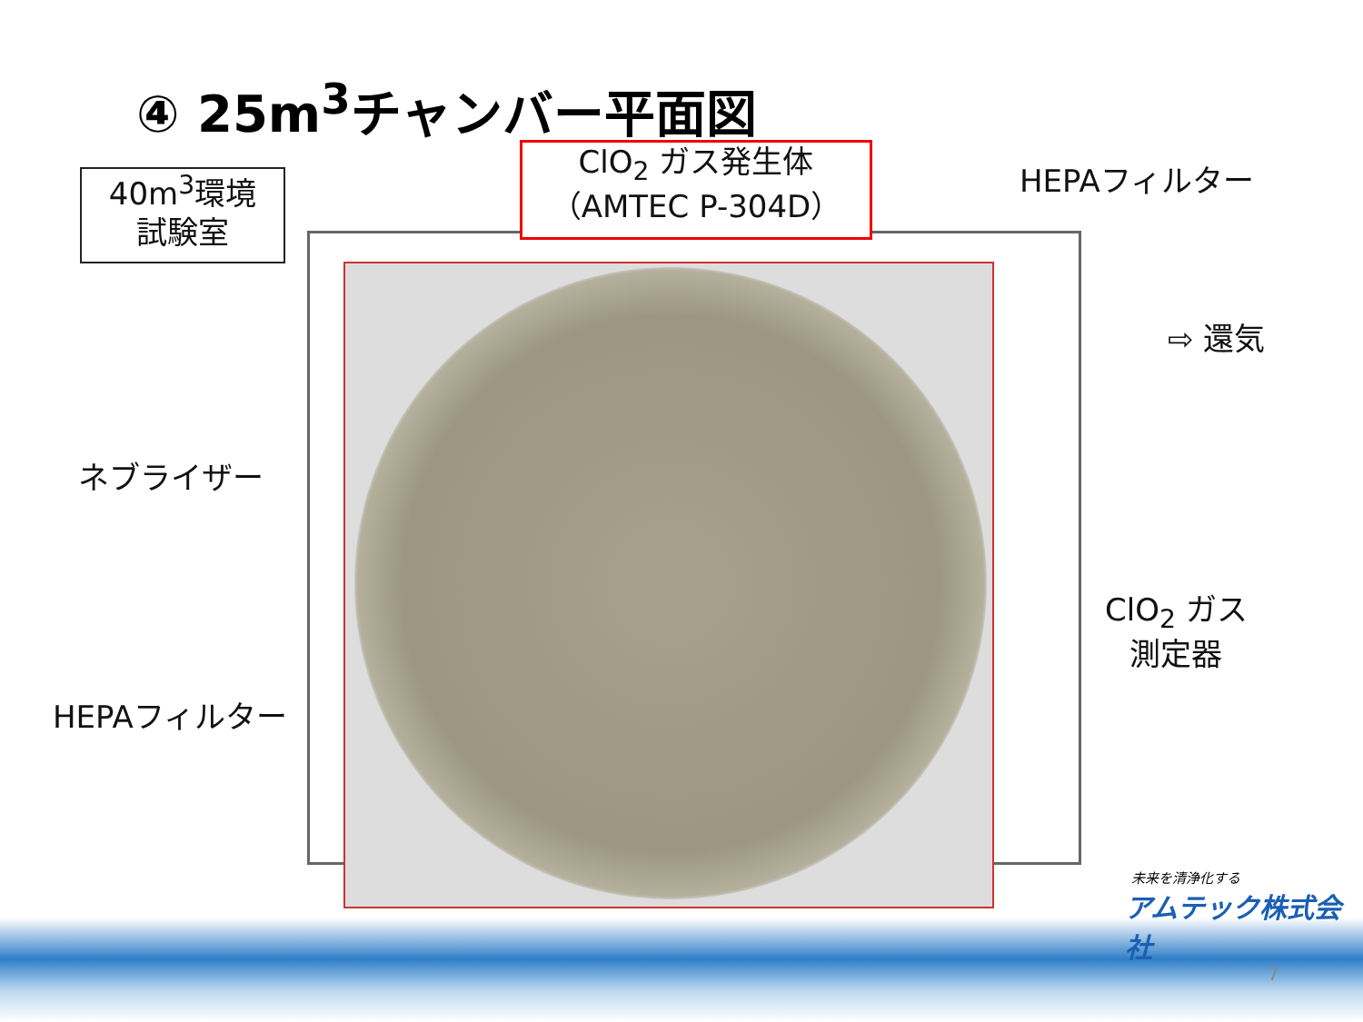④ 25m<sup>3</sup>チャンバー平面図
40m<sup>3</sup>環境
試験室
ClO<sub>2</sub> ガス発生体
（AMTEC P-304D）
HEPAフィルター
⇨ 還気
ネブライザー
ClO<sub>2</sub> ガス
測定器
HEPAフィルター
未来を清浄化する
アムテック株式会社
7